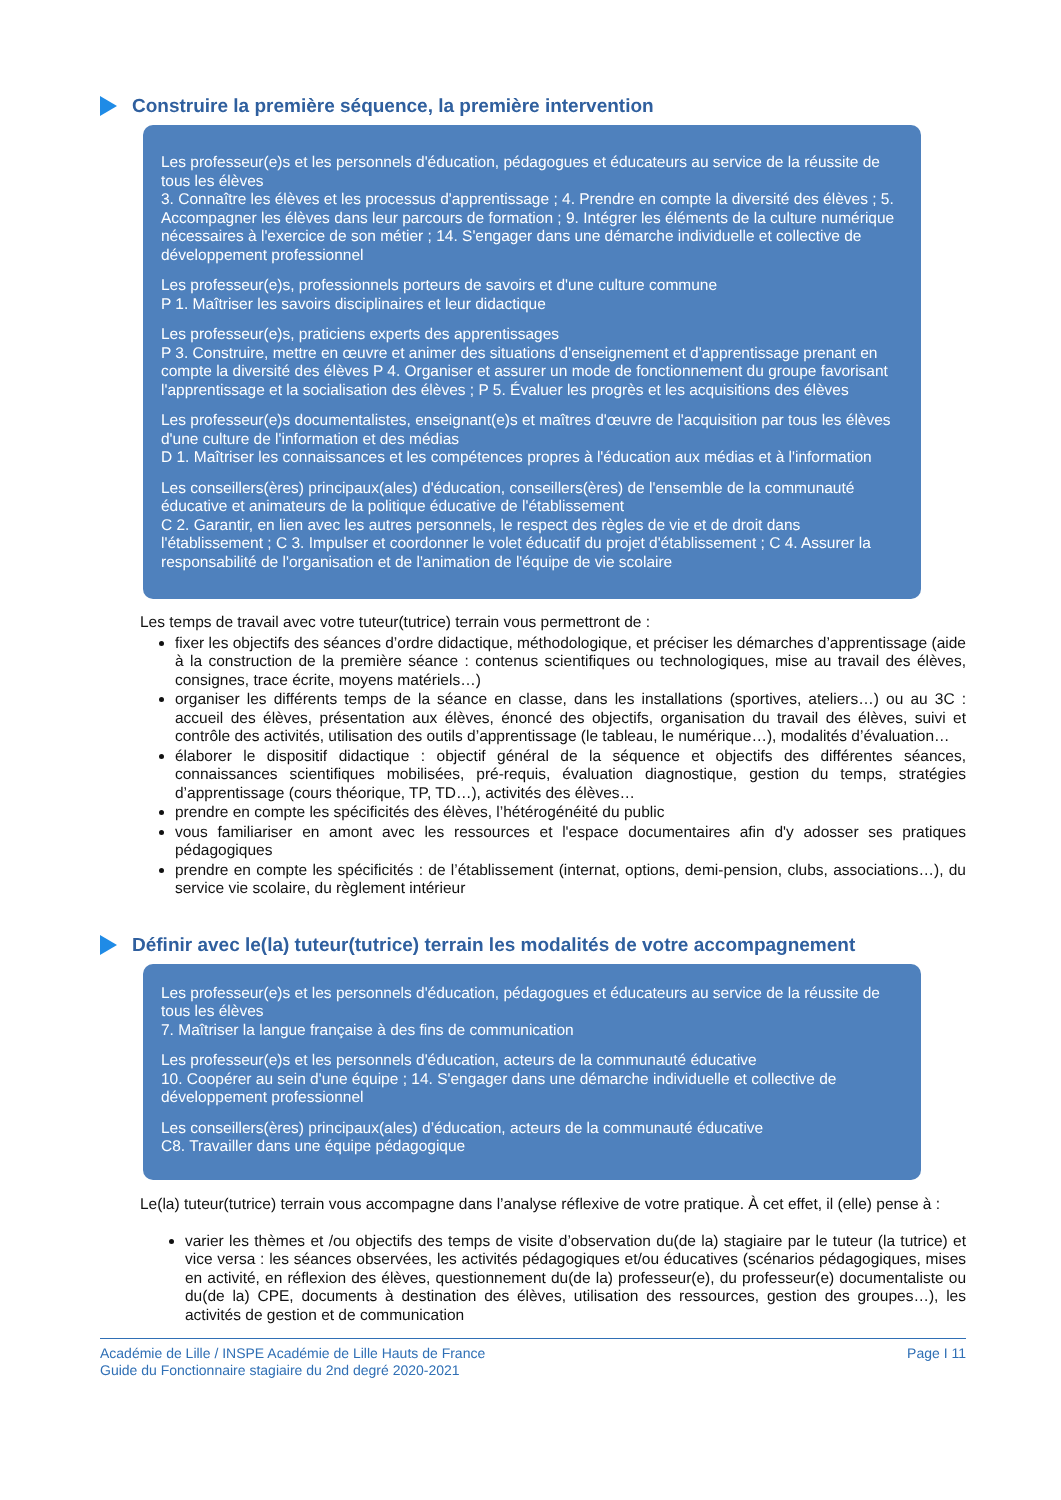Construire la première séquence, la première intervention
Les professeur(e)s et les personnels d'éducation, pédagogues et éducateurs au service de la réussite de tous les élèves
3. Connaître les élèves et les processus d'apprentissage ; 4. Prendre en compte la diversité des élèves ; 5. Accompagner les élèves dans leur parcours de formation ; 9. Intégrer les éléments de la culture numérique nécessaires à l'exercice de son métier ; 14. S'engager dans une démarche individuelle et collective de développement professionnel
Les professeur(e)s, professionnels porteurs de savoirs et d'une culture commune
P 1. Maîtriser les savoirs disciplinaires et leur didactique
Les professeur(e)s, praticiens experts des apprentissages
P 3. Construire, mettre en œuvre et animer des situations d'enseignement et d'apprentissage prenant en compte la diversité des élèves P 4. Organiser et assurer un mode de fonctionnement du groupe favorisant l'apprentissage et la socialisation des élèves ; P 5. Évaluer les progrès et les acquisitions des élèves
Les professeur(e)s documentalistes, enseignant(e)s et maîtres d'œuvre de l'acquisition par tous les élèves d'une culture de l'information et des médias
D 1. Maîtriser les connaissances et les compétences propres à l'éducation aux médias et à l'information
Les conseillers(ères) principaux(ales) d'éducation, conseillers(ères) de l'ensemble de la communauté éducative et animateurs de la politique éducative de l'établissement
C 2. Garantir, en lien avec les autres personnels, le respect des règles de vie et de droit dans l'établissement ; C 3. Impulser et coordonner le volet éducatif du projet d'établissement ; C 4. Assurer la responsabilité de l'organisation et de l'animation de l'équipe de vie scolaire
Les temps de travail avec votre tuteur(tutrice) terrain vous permettront de :
fixer les objectifs des séances d’ordre didactique, méthodologique, et préciser les démarches d’apprentissage (aide à la construction de la première séance : contenus scientifiques ou technologiques, mise au travail des élèves, consignes, trace écrite, moyens matériels…)
organiser les différents temps de la séance en classe, dans les installations (sportives, ateliers…) ou au 3C : accueil des élèves, présentation aux élèves, énoncé des objectifs, organisation du travail des élèves, suivi et contrôle des activités, utilisation des outils d’apprentissage (le tableau, le numérique…), modalités d’évaluation…
élaborer le dispositif didactique : objectif général de la séquence et objectifs des différentes séances, connaissances scientifiques mobilisées, pré-requis, évaluation diagnostique, gestion du temps, stratégies d’apprentissage (cours théorique, TP, TD…), activités des élèves…
prendre en compte les spécificités des élèves, l’hétérogénéité du public
vous familiariser en amont avec les ressources et l'espace documentaires afin d'y adosser ses pratiques pédagogiques
prendre en compte les spécificités : de l’établissement (internat, options, demi-pension, clubs, associations…), du service vie scolaire, du règlement intérieur
Définir avec le(la) tuteur(tutrice) terrain les modalités de votre accompagnement
Les professeur(e)s et les personnels d'éducation, pédagogues et éducateurs au service de la réussite de tous les élèves
7. Maîtriser la langue française à des fins de communication
Les professeur(e)s et les personnels d'éducation, acteurs de la communauté éducative
10. Coopérer au sein d'une équipe ; 14. S'engager dans une démarche individuelle et collective de développement professionnel
Les conseillers(ères) principaux(ales) d’éducation, acteurs de la communauté éducative
C8. Travailler dans une équipe pédagogique
Le(la) tuteur(tutrice) terrain vous accompagne dans l’analyse réflexive de votre pratique. À cet effet, il (elle) pense à :
varier les thèmes et /ou objectifs des temps de visite d’observation du(de la) stagiaire par le tuteur (la tutrice) et vice versa : les séances observées, les activités pédagogiques et/ou éducatives (scénarios pédagogiques, mises en activité, en réflexion des élèves, questionnement du(de la) professeur(e), du professeur(e) documentaliste ou du(de la) CPE, documents à destination des élèves, utilisation des ressources, gestion des groupes…), les activités de gestion et de communication
Académie de Lille / INSPE Académie de Lille Hauts de France
Guide du Fonctionnaire stagiaire du 2nd degré 2020-2021
Page I 11